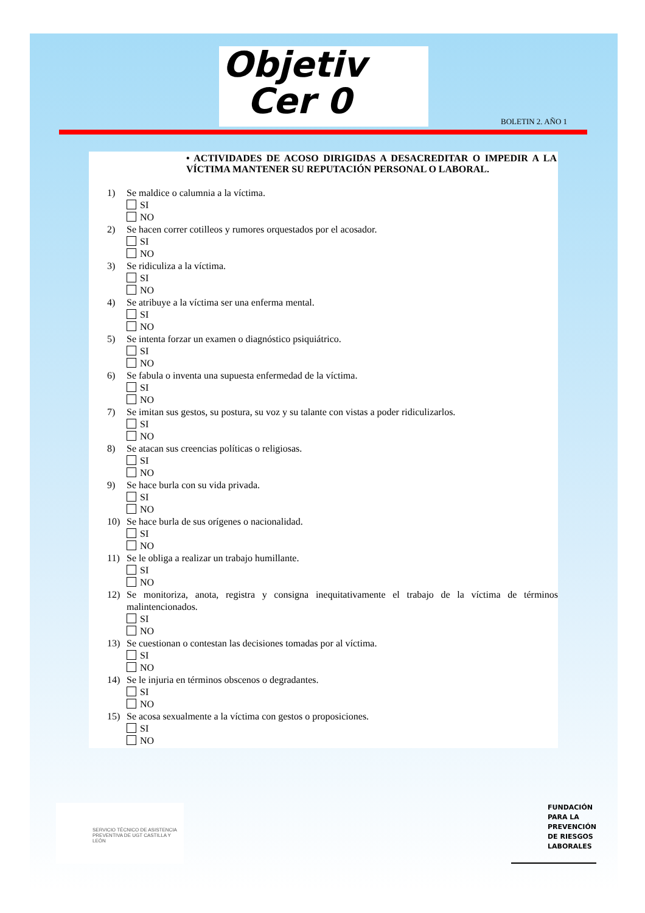Objetiv
Cer 0
BOLETIN 2. AÑO 1
• ACTIVIDADES DE ACOSO DIRIGIDAS A DESACREDITAR O IMPEDIR A LA VÍCTIMA MANTENER SU REPUTACIÓN PERSONAL O LABORAL.
1) Se maldice o calumnia a la víctima.
SI
NO
2) Se hacen correr cotilleos y rumores orquestados por el acosador.
SI
NO
3) Se ridiculiza a la víctima.
SI
NO
4) Se atribuye a la víctima ser una enferma mental.
SI
NO
5) Se intenta forzar un examen o diagnóstico psiquiátrico.
SI
NO
6) Se fabula o inventa una supuesta enfermedad de la víctima.
SI
NO
7) Se imitan sus gestos, su postura, su voz y su talante con vistas a poder ridiculizarlos.
SI
NO
8) Se atacan sus creencias políticas o religiosas.
SI
NO
9) Se hace burla con su vida privada.
SI
NO
10) Se hace burla de sus orígenes o nacionalidad.
SI
NO
11) Se le obliga a realizar un trabajo humillante.
SI
NO
12) Se monitoriza, anota, registra y consigna inequitativamente el trabajo de la víctima de términos malintencionados.
SI
NO
13) Se cuestionan o contestan las decisiones tomadas por al víctima.
SI
NO
14) Se le injuria en términos obscenos o degradantes.
SI
NO
15) Se acosa sexualmente a la víctima con gestos o proposiciones.
SI
NO
SERVICIO TÉCNICO DE ASISTENCIA PREVENTIVA DE UGT CASTILLA Y LEÓN
FUNDACIÓN
PARA LA
PREVENCIÓN
DE RIESGOS
LABORALES